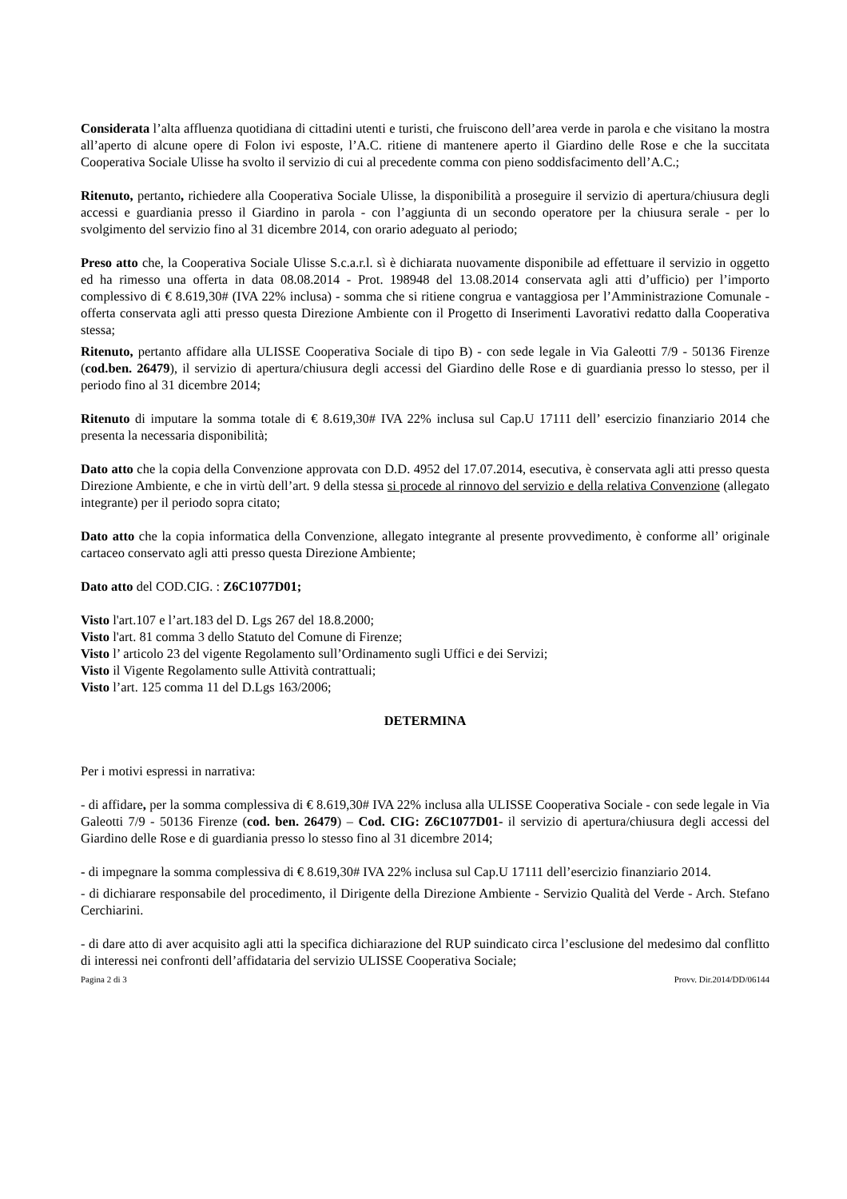Considerata l’alta affluenza quotidiana di cittadini utenti e turisti, che fruiscono dell’area verde in parola e che visitano la mostra all’aperto di alcune opere di Folon ivi esposte, l’A.C. ritiene di mantenere aperto il Giardino delle Rose e che la succitata Cooperativa Sociale Ulisse ha svolto il servizio di cui al precedente comma con pieno soddisfacimento dell’A.C.;
Ritenuto, pertanto, richiedere alla Cooperativa Sociale Ulisse, la disponibilità a proseguire il servizio di apertura/chiusura degli accessi e guardiania presso il Giardino in parola - con l’aggiunta di un secondo operatore per la chiusura serale - per lo svolgimento del servizio fino al 31 dicembre 2014, con orario adeguato al periodo;
Preso atto che, la Cooperativa Sociale Ulisse S.c.a.r.l. sì è dichiarata nuovamente disponibile ad effettuare il servizio in oggetto ed ha rimesso una offerta in data 08.08.2014 - Prot. 198948 del 13.08.2014 conservata agli atti d’ufficio) per l’importo complessivo di € 8.619,30# (IVA 22% inclusa) - somma che si ritiene congrua e vantaggiosa per l’Amministrazione Comunale - offerta conservata agli atti presso questa Direzione Ambiente con il Progetto di Inserimenti Lavorativi redatto dalla Cooperativa stessa;
Ritenuto, pertanto affidare alla ULISSE Cooperativa Sociale di tipo B) - con sede legale in Via Galeotti 7/9 - 50136 Firenze (cod.ben. 26479), il servizio di apertura/chiusura degli accessi del Giardino delle Rose e di guardiania presso lo stesso, per il periodo fino al 31 dicembre 2014;
Ritenuto di imputare la somma totale di € 8.619,30# IVA 22% inclusa sul Cap.U 17111 dell’ esercizio finanziario 2014 che presenta la necessaria disponibilità;
Dato atto che la copia della Convenzione approvata con D.D. 4952 del 17.07.2014, esecutiva, è conservata agli atti presso questa Direzione Ambiente, e che in virtù dell’art. 9 della stessa si procede al rinnovo del servizio e della relativa Convenzione (allegato integrante) per il periodo sopra citato;
Dato atto che la copia informatica della Convenzione, allegato integrante al presente provvedimento, è conforme all’ originale cartaceo conservato agli atti presso questa Direzione Ambiente;
Dato atto del COD.CIG. : Z6C1077D01;
Visto l'art.107 e l’art.183 del D. Lgs 267 del 18.8.2000;
Visto l'art. 81 comma 3 dello Statuto del Comune di Firenze;
Visto l’ articolo 23 del vigente Regolamento sull’Ordinamento sugli Uffici e dei Servizi;
Visto il Vigente Regolamento sulle Attività contrattuali;
Visto l’art. 125 comma 11 del D.Lgs 163/2006;
DETERMINA
Per i motivi espressi in narrativa:
- di affidare, per la somma complessiva di € 8.619,30# IVA 22% inclusa alla ULISSE Cooperativa Sociale - con sede legale in Via Galeotti 7/9 - 50136 Firenze (cod. ben. 26479) – Cod. CIG: Z6C1077D01- il servizio di apertura/chiusura degli accessi del Giardino delle Rose e di guardiania presso lo stesso fino al 31 dicembre 2014;
- di impegnare la somma complessiva di € 8.619,30# IVA 22% inclusa sul Cap.U 17111 dell’esercizio finanziario 2014.
- di dichiarare responsabile del procedimento, il Dirigente della Direzione Ambiente - Servizio Qualità del Verde - Arch. Stefano Cerchiarini.
- di dare atto di aver acquisito agli atti la specifica dichiarazione del RUP suindicato circa l’esclusione del medesimo dal conflitto di interessi nei confronti dell’affidataria del servizio ULISSE Cooperativa Sociale;
Pagina 2 di 3 Provv. Dir.2014/DD/06144